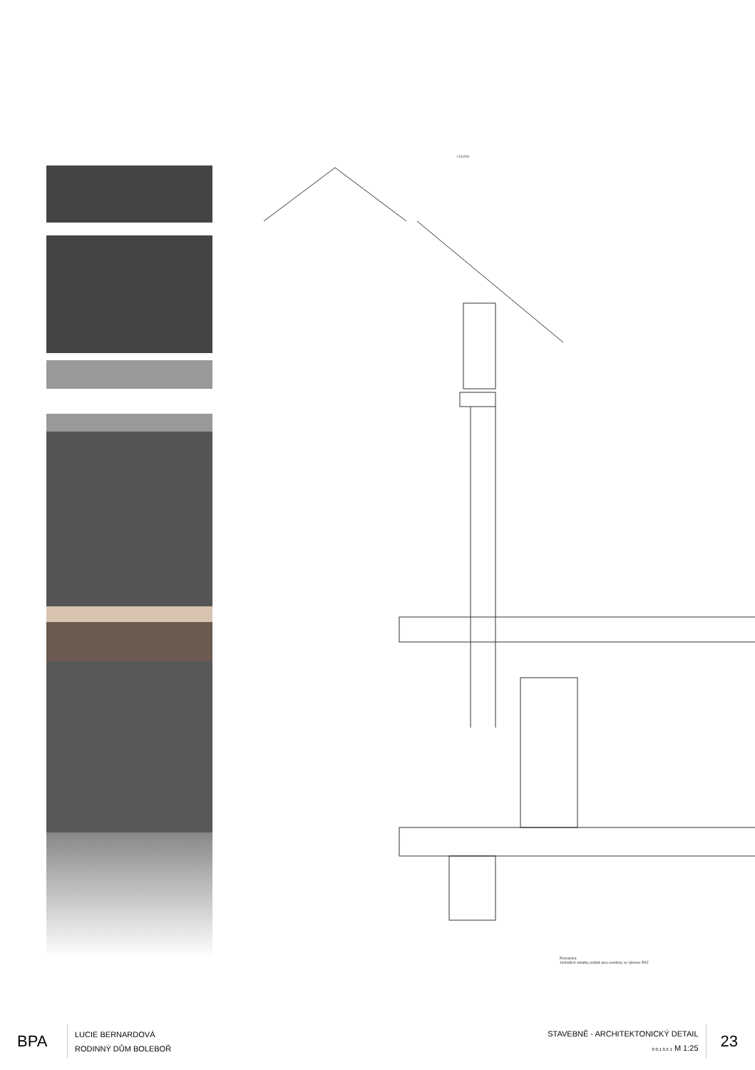+10,000
Poznámka
Jednotlivé skladby podlah jsou uvedeny ve výkrese ŘEZ
BPA
LUCIE BERNARDOVÁ
RODINNÝ DŮM BOLEBOŘ
STAVEBNĚ - ARCHITEKTONICKÝ DETAIL
0 0,1 0,5 1 M 1:25
23